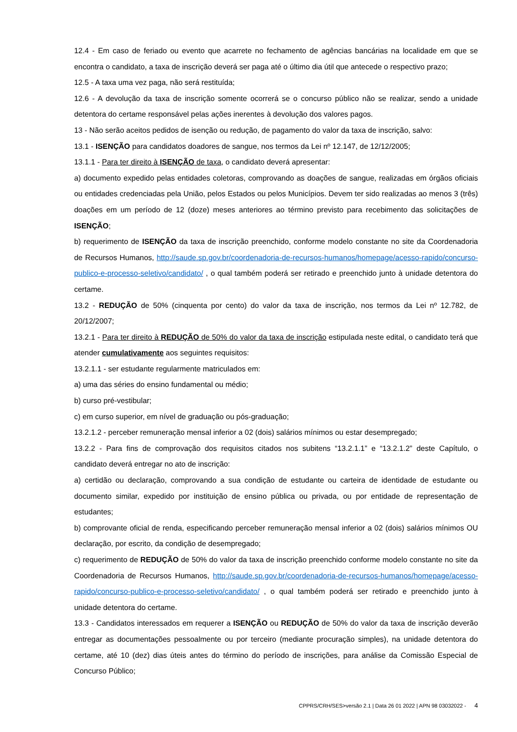12.4 - Em caso de feriado ou evento que acarrete no fechamento de agências bancárias na localidade em que se encontra o candidato, a taxa de inscrição deverá ser paga até o último dia útil que antecede o respectivo prazo;
12.5 - A taxa uma vez paga, não será restituída;
12.6 - A devolução da taxa de inscrição somente ocorrerá se o concurso público não se realizar, sendo a unidade detentora do certame responsável pelas ações inerentes à devolução dos valores pagos.
13 - Não serão aceitos pedidos de isenção ou redução, de pagamento do valor da taxa de inscrição, salvo:
13.1 - ISENÇÃO para candidatos doadores de sangue, nos termos da Lei nº 12.147, de 12/12/2005;
13.1.1 - Para ter direito à ISENÇÃO de taxa, o candidato deverá apresentar:
a) documento expedido pelas entidades coletoras, comprovando as doações de sangue, realizadas em órgãos oficiais ou entidades credenciadas pela União, pelos Estados ou pelos Municípios. Devem ter sido realizadas ao menos 3 (três) doações em um período de 12 (doze) meses anteriores ao término previsto para recebimento das solicitações de ISENÇÃO;
b) requerimento de ISENÇÃO da taxa de inscrição preenchido, conforme modelo constante no site da Coordenadoria de Recursos Humanos, http://saude.sp.gov.br/coordenadoria-de-recursos-humanos/homepage/acesso-rapido/concurso-publico-e-processo-seletivo/candidato/ , o qual também poderá ser retirado e preenchido junto à unidade detentora do certame.
13.2 - REDUÇÃO de 50% (cinquenta por cento) do valor da taxa de inscrição, nos termos da Lei nº 12.782, de 20/12/2007;
13.2.1 - Para ter direito à REDUÇÃO de 50% do valor da taxa de inscrição estipulada neste edital, o candidato terá que atender cumulativamente aos seguintes requisitos:
13.2.1.1 - ser estudante regularmente matriculados em:
a) uma das séries do ensino fundamental ou médio;
b) curso pré-vestibular;
c) em curso superior, em nível de graduação ou pós-graduação;
13.2.1.2 - perceber remuneração mensal inferior a 02 (dois) salários mínimos ou estar desempregado;
13.2.2 - Para fins de comprovação dos requisitos citados nos subitens “13.2.1.1” e “13.2.1.2” deste Capítulo, o candidato deverá entregar no ato de inscrição:
a) certidão ou declaração, comprovando a sua condição de estudante ou carteira de identidade de estudante ou documento similar, expedido por instituição de ensino pública ou privada, ou por entidade de representação de estudantes;
b) comprovante oficial de renda, especificando perceber remuneração mensal inferior a 02 (dois) salários mínimos OU declaração, por escrito, da condição de desempregado;
c) requerimento de REDUÇÃO de 50% do valor da taxa de inscrição preenchido conforme modelo constante no site da Coordenadoria de Recursos Humanos, http://saude.sp.gov.br/coordenadoria-de-recursos-humanos/homepage/acesso-rapido/concurso-publico-e-processo-seletivo/candidato/ , o qual também poderá ser retirado e preenchido junto à unidade detentora do certame.
13.3 - Candidatos interessados em requerer a ISENÇÃO ou REDUÇÃO de 50% do valor da taxa de inscrição deverão entregar as documentações pessoalmente ou por terceiro (mediante procuração simples), na unidade detentora do certame, até 10 (dez) dias úteis antes do término do período de inscrições, para análise da Comissão Especial de Concurso Público;
CPPRS/CRH/SES>versão 2.1 | Data 26 01 2022 | APN 98 03032022 - 4